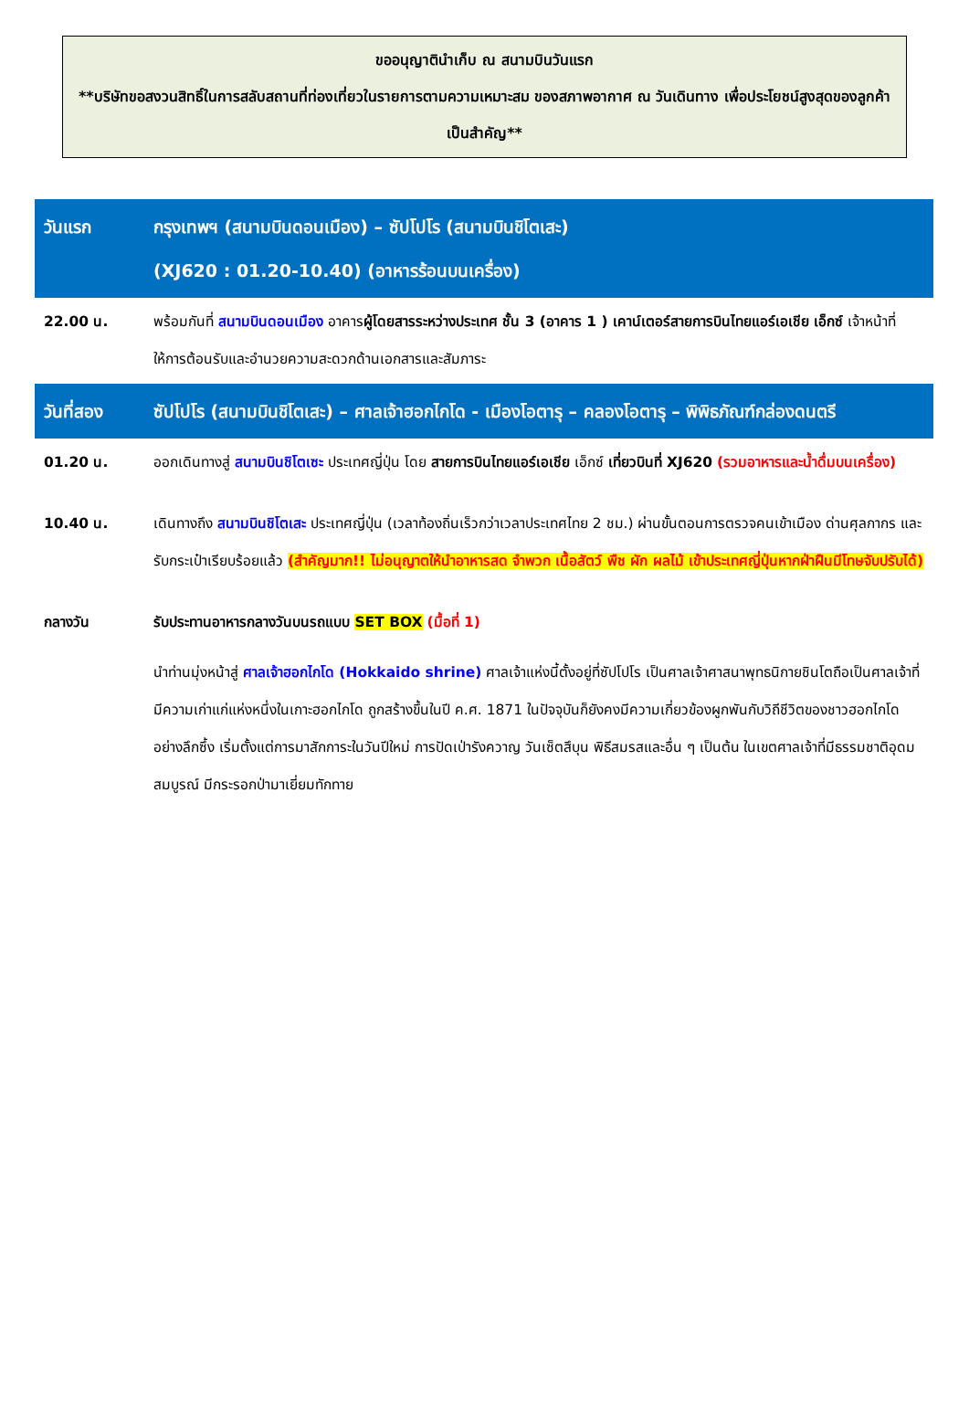ขออนุญาตินำเก็บ ณ สนามบินวันแรก
**บริษัทขอสงวนสิทธิ์ในการสลับสถานที่ท่องเที่ยวในรายการตามความเหมาะสม ของสภาพอากาศ ณ วันเดินทาง เพื่อประโยชน์สูงสุดของลูกค้าเป็นสำคัญ**
| วันแรก | กรุงเทพฯ (สนามบินดอนเมือง) – ซัปโปโร (สนามบินชิโตเสะ) (XJ620 : 01.20-10.40) (อาหารร้อนบนเครื่อง) |
| 22.00 น. | พร้อมกันที่ สนามบินดอนเมือง อาคาร ผู้โดยสารระหว่างประเทศ ชั้น 3 (อาคาร 1 ) เคาน์เตอร์สายการบินไทยแอร์เอเชีย เอ็กซ์ เจ้าหน้าที่ให้การต้อนรับและอำนวยความสะดวกด้านเอกสารและสัมภาระ |
| วันที่สอง | ซัปโปโร (สนามบินชิโตเสะ) – ศาลเจ้าฮอกไกโด - เมืองโอตารุ – คลองโอตารุ – พิพิธภัณฑ์กล่องดนตรี |
| 01.20 น. | ออกเดินทางสู่ สนามบินชิโตเซะ ประเทศญี่ปุ่น โดย สายการบินไทยแอร์เอเชีย เอ็กซ์ เที่ยวบินที่ XJ620 (รวมอาหารและน้ำดื่มบนเครื่อง) |
| 10.40 น. | เดินทางถึง สนามบินชิโตเสะ ประเทศญี่ปุ่น (เวลาท้องถิ่นเร็วกว่าเวลาประเทศไทย 2 ชม.) ผ่านขั้นตอนการตรวจคนเข้าเมือง ด่านศุลกากร และรับกระเป๋าเรียบร้อยแล้ว (สำคัญมาก!! ไม่อนุญาตให้นำอาหารสด จำพวก เนื้อสัตว์ พืช ผัก ผลไม้ เข้าประเทศญี่ปุ่นหากฝ่าฝืนมีโทษจับปรับได้) |
| กลางวัน | รับประทานอาหารกลางวันบนรถแบบ SET BOX (มื้อที่ 1) นำท่านมุ่งหน้าสู่ ศาลเจ้าฮอกไกโด (Hokkaido shrine) ศาลเจ้าแห่งนี้ตั้งอยู่ที่ซัปโปโร เป็นศาลเจ้าศาสนาพุทธนิกายชินโตถือเป็นศาลเจ้าที่มีความเก่าแก่แห่งหนึ่งในเกาะฮอกไกโด ถูกสร้างขึ้นในปี ค.ศ. 1871 ในปัจจุบันก็ยังคงมีความเกี่ยวข้องผูกพันกับวิถีชีวิตของชาวฮอกไกโดอย่างลึกซึ้ง เริ่มตั้งแต่การมาสักการะในวันปีใหม่ การปัดเป่ารังควาญ วันเซ็ตสึบุน พิธีสมรสและอื่น ๆ เป็นต้น ในเขตศาลเจ้าที่มีธรรมชาติอุดมสมบูรณ์ มีกระรอกป่ามาเยี่ยมทักทาย |